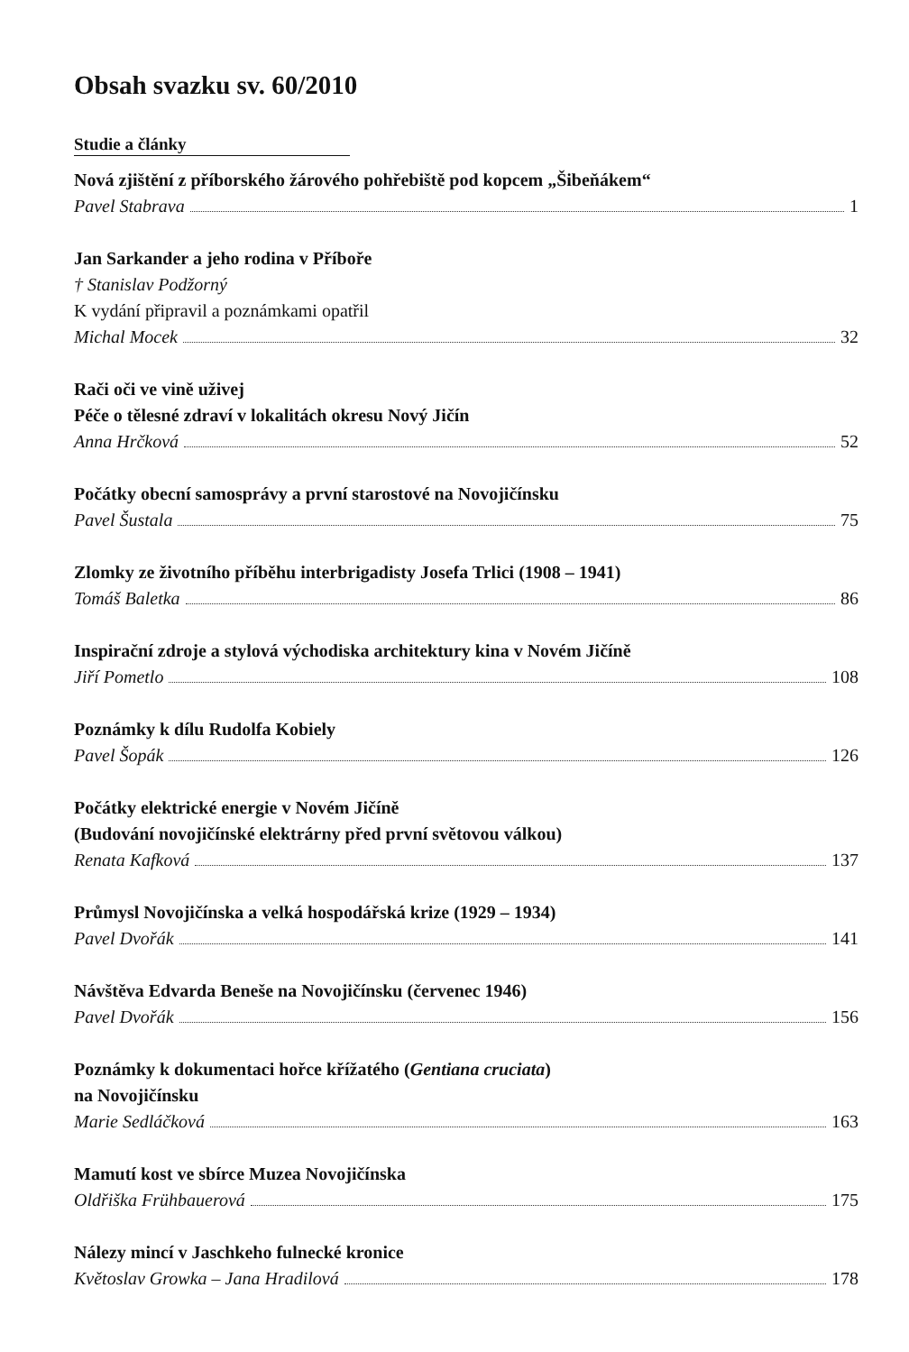Obsah svazku sv. 60/2010
Studie a články
Nová zjištění z příborského žárového pohřebiště pod kopcem „Šibeňákem“
Pavel Stabrava 1
Jan Sarkander a jeho rodina v Příboře
† Stanislav Podžorný
K vydání připravil a poznámkami opatřil
Michal Mocek 32
Rači oči ve vině uživej
Péče o tělesné zdraví v lokalitách okresu Nový Jičín
Anna Hrčková 52
Počátky obecní samosprávy a první starostové na Novojičínsku
Pavel Šustala 75
Zlomky ze životního příběhu interbrigadisty Josefa Trlici (1908 – 1941)
Tomáš Baletka 86
Inspirační zdroje a stylová východiska architektury kina v Novém Jičíně
Jiří Pometlo 108
Poznámky k dílu Rudolfa Kobiely
Pavel Šopák 126
Počátky elektrické energie v Novém Jičíně
(Budování novojičínské elektrárny před první světovou válkou)
Renata Kafková 137
Průmysl Novojičínska a velká hospodářská krize (1929 – 1934)
Pavel Dvořák 141
Návštěva Edvarda Beneše na Novojičínsku (červenec 1946)
Pavel Dvořák 156
Poznámky k dokumentaci hořce křížatého (Gentiana cruciata)
na Novojičínsku
Marie Sedláčková 163
Mamutí kost ve sbírce Muzea Novojičínska
Oldřiška Frühbauerová 175
Nálezy mincí v Jaschkeho fulnecké kronice
Květoslav Growka – Jana Hradilová 178